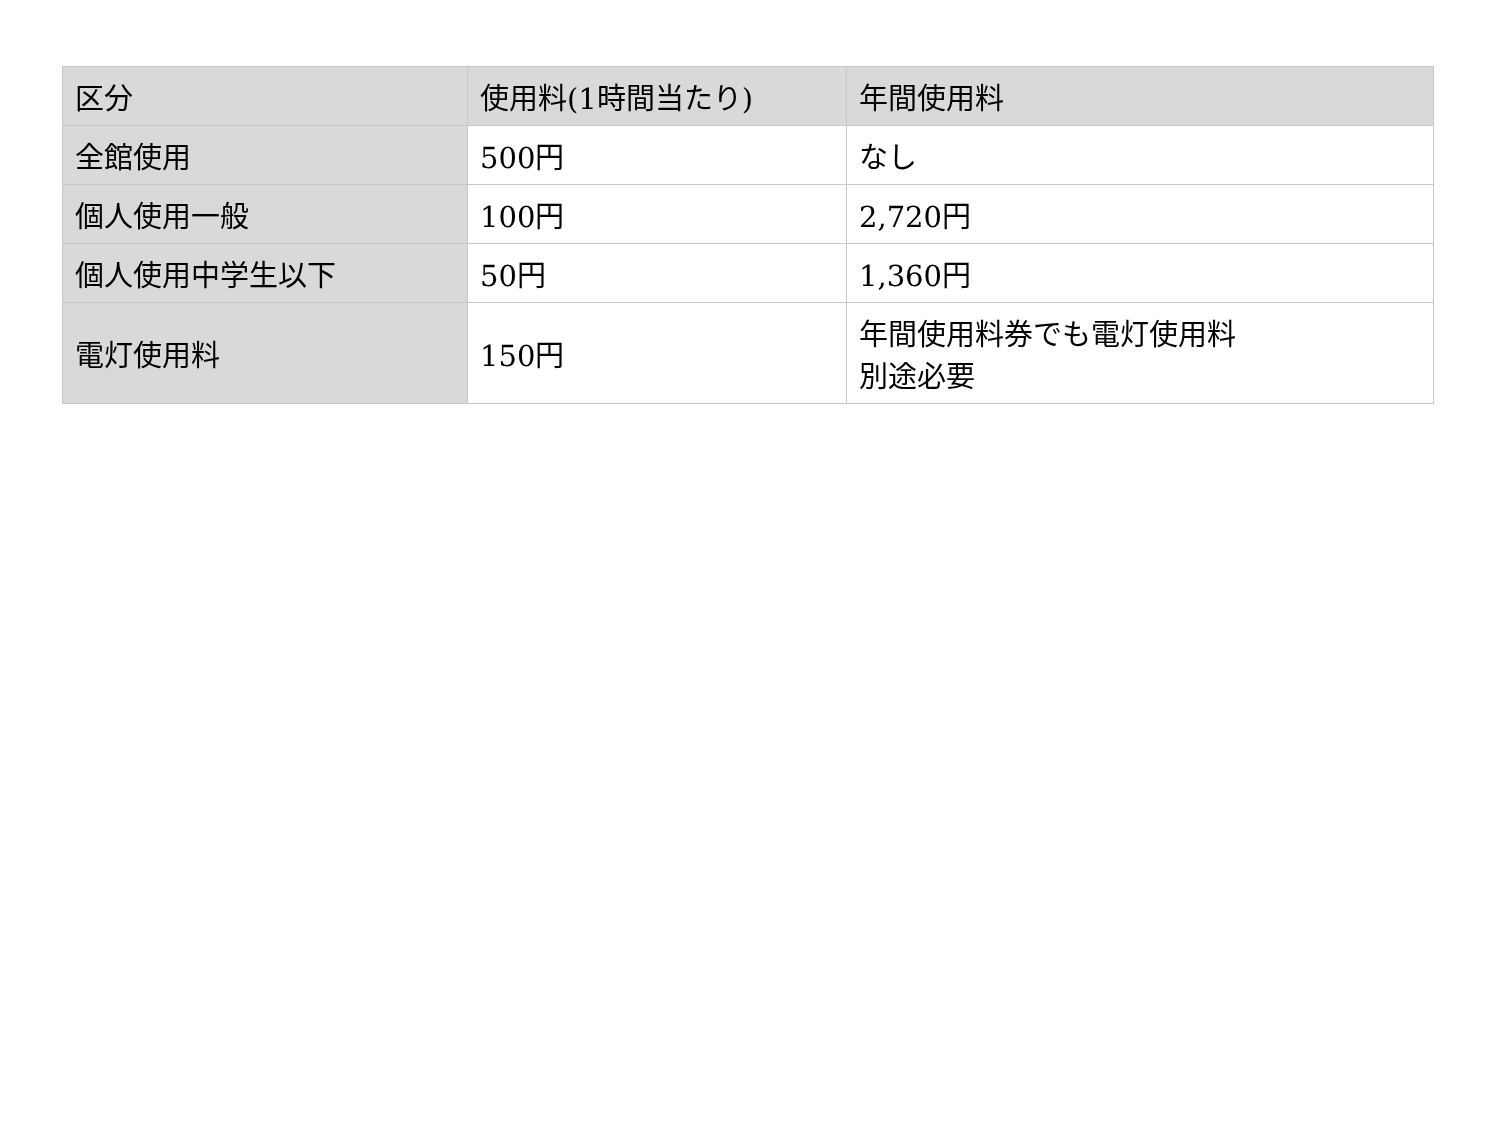| 区分 | 使用料(1時間当たり) | 年間使用料 |
| --- | --- | --- |
| 全館使用 | 500円 | なし |
| 個人使用一般 | 100円 | 2,720円 |
| 個人使用中学生以下 | 50円 | 1,360円 |
| 電灯使用料 | 150円 | 年間使用料券でも電灯使用料 別途必要 |